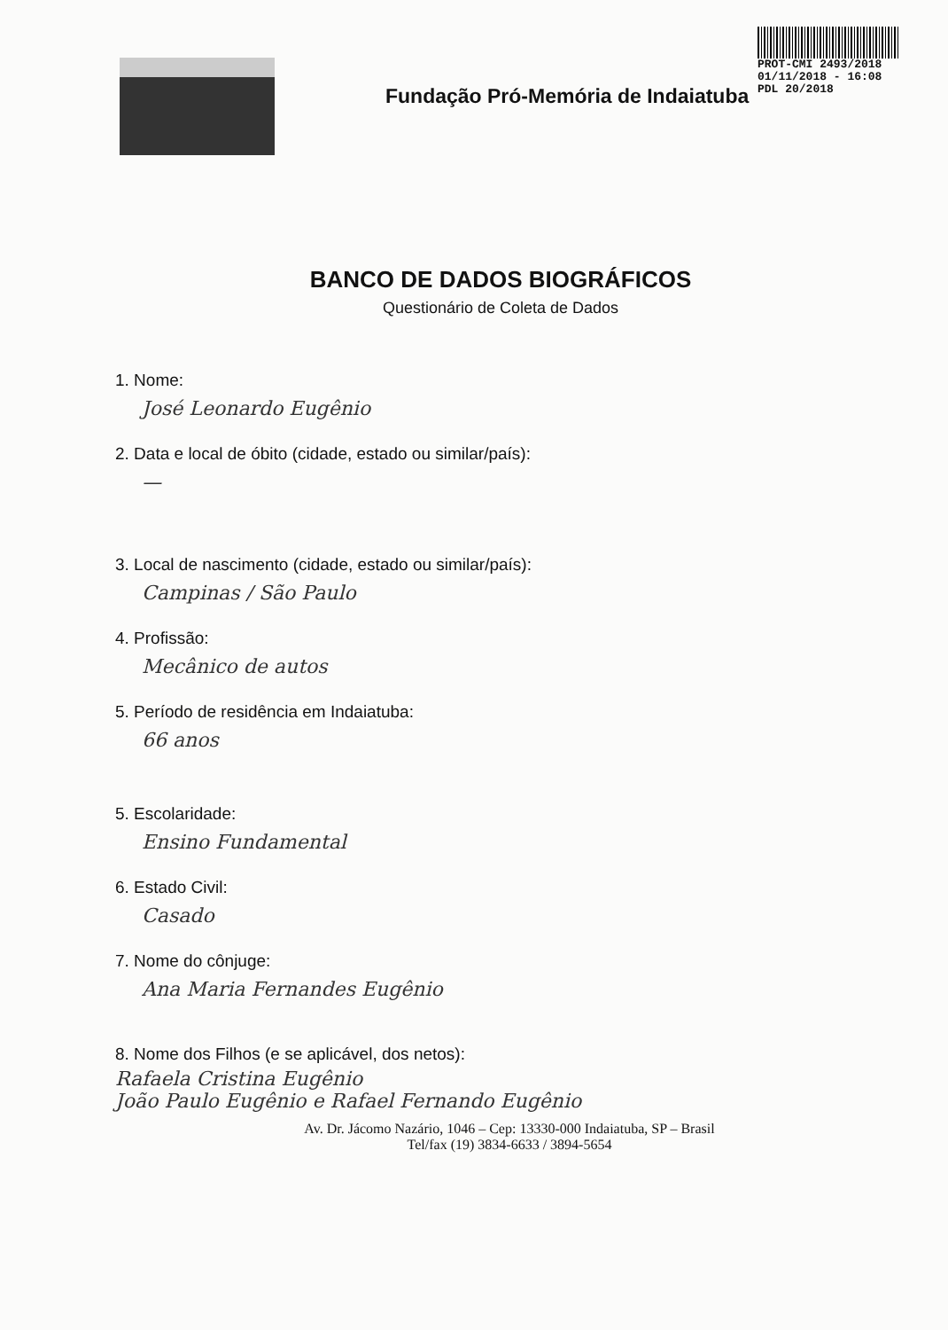Fundação Pró-Memória de Indaiatuba
PROT-CMI 2493/2018
01/11/2018 - 16:08
PDL 20/2018
BANCO DE DADOS BIOGRÁFICOS
Questionário de Coleta de Dados
1. Nome:
José Leonardo Eugênio
2. Data e local de óbito (cidade, estado ou similar/país):
—
3. Local de nascimento (cidade, estado ou similar/país):
Campinas / São Paulo
4. Profissão:
Mecânico de autos
5. Período de residência em Indaiatuba:
66 anos
5. Escolaridade:
Ensino Fundamental
6. Estado Civil:
Casado
7. Nome do cônjuge:
Ana Maria Fernandes Eugênio
8. Nome dos Filhos (e se aplicável, dos netos):
Rafaela Cristina Eugênio
João Paulo Eugênio e Rafael Fernando Eugênio
Av. Dr. Jácomo Nazário, 1046 – Cep: 13330-000 Indaiatuba, SP – Brasil
Tel/fax (19) 3834-6633 / 3894-5654